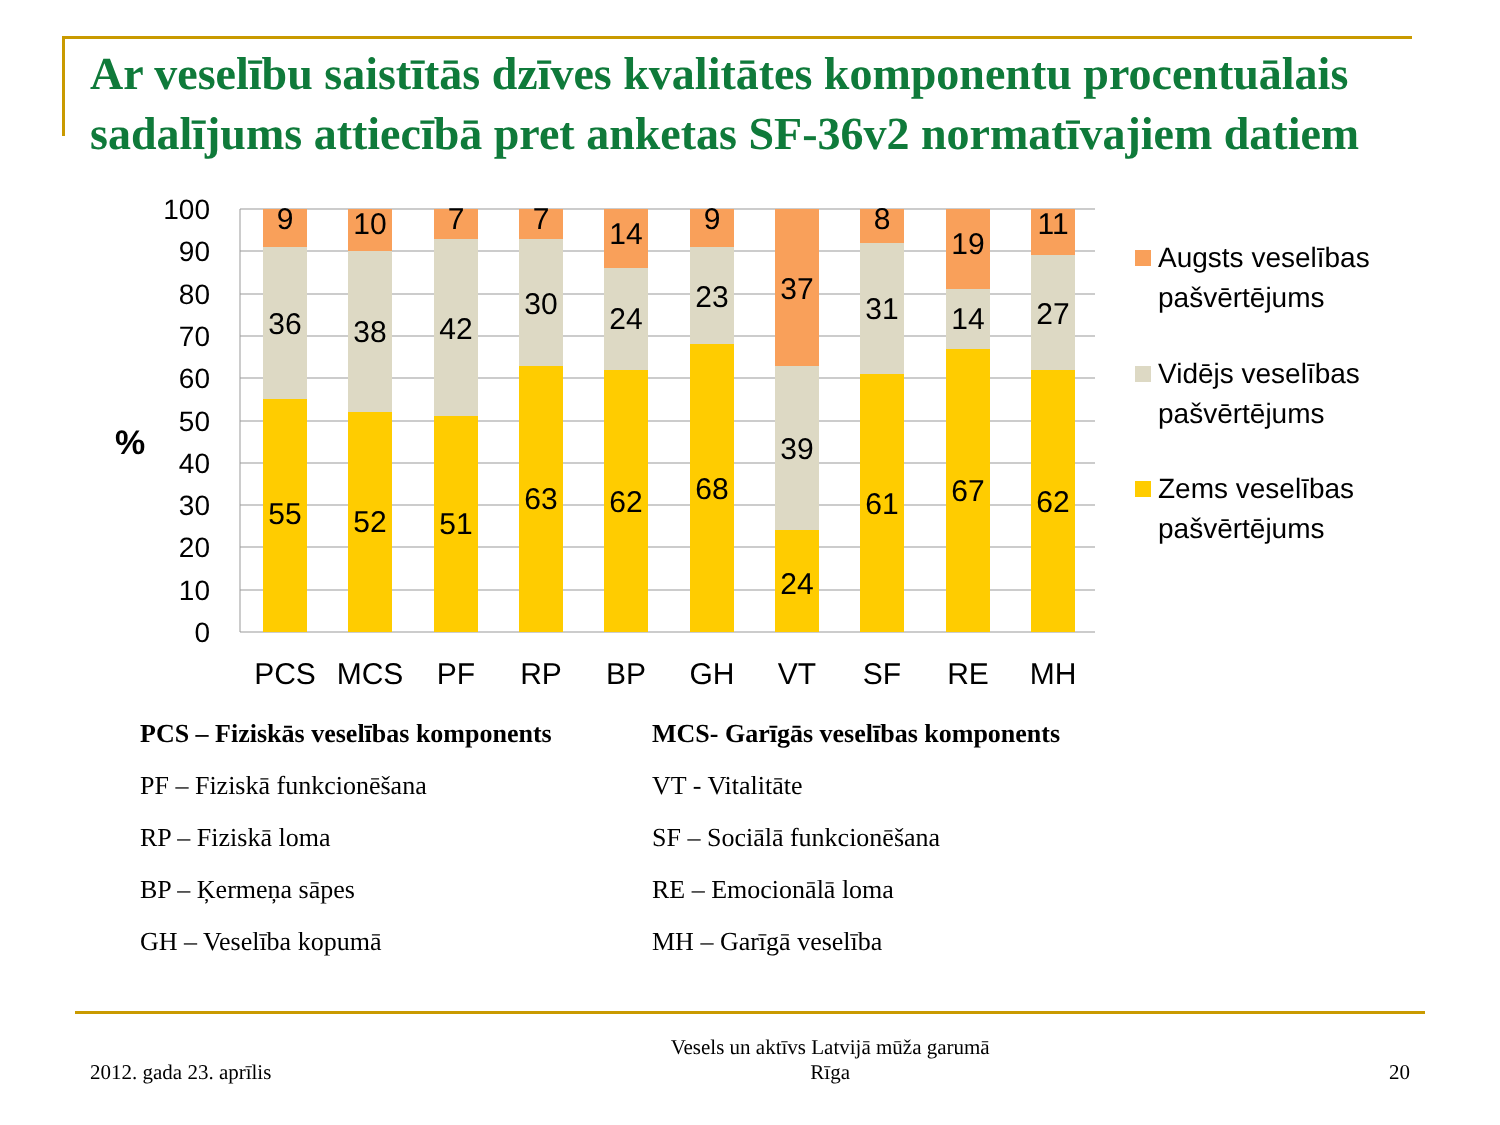Ar veselību saistītās dzīves kvalitātes komponentu procentuālais sadalījums attiecībā pret anketas SF-36v2 normatīvajiem datiem
100
90
80
70
60
50
40
30
20
10
0
%
9
36
55
PCS
10
38
52
MCS
7
42
51
PF
7
30
63
RP
14
24
62
BP
9
23
68
GH
37
39
24
VT
8
31
61
SF
19
14
67
RE
11
27
62
MH
Augsts veselības
pašvērtējums
Vidējs veselības
pašvērtējums
Zems veselības
pašvērtējums
PCS – Fiziskās veselības komponents
PF – Fiziskā funkcionēšana
RP – Fiziskā loma
BP – Ķermeņa sāpes
GH – Veselība kopumā
MCS- Garīgās veselības komponents
VT - Vitalitāte
SF – Sociālā funkcionēšana
RE – Emocionālā loma
MH – Garīgā veselība
2012. gada 23. aprīlis Vesels un aktīvs Latvijā mūža garumā
Rīga 20